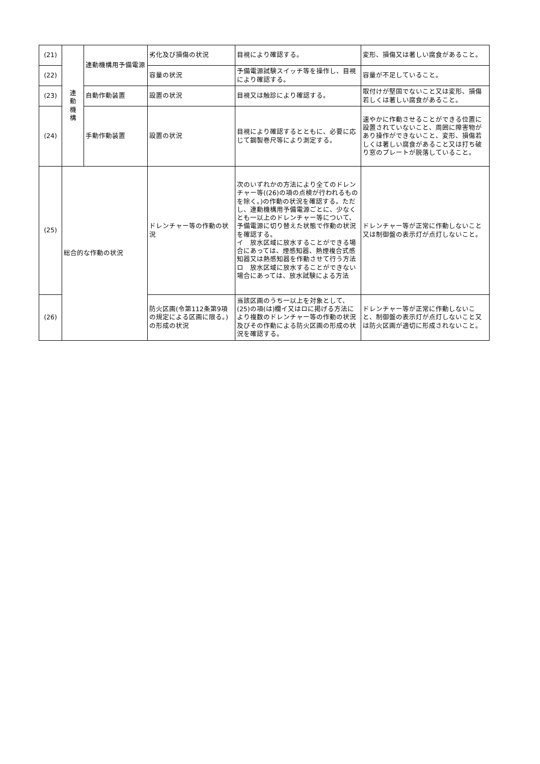| (21) | 連 動 機 構 | 連動機構用予備電源 | 劣化及び損傷の状況 | 目視により確認する。 | 変形、損傷又は著しい腐食があること。 |
| (22) | | | 容量の状況 | 予備電源試験スイッチ等を操作し、目視により確認する。 | 容量が不足していること。 |
| (23) | | 自動作動装置 | 設置の状況 | 目視又は触診により確認する。 | 取付けが堅固でないこと又は変形、損傷若しくは著しい腐食があること。 |
| (24) | | 手動作動装置 | 設置の状況 | 目視により確認するとともに、必要に応じて鋼製巻尺等により測定する。 | 速やかに作動させることができる位置に設置されていないこと、周囲に障害物があり操作ができないこと、変形、損傷若しくは著しい腐食があること又は打ち破り窓のプレートが脱落していること。 |
| (25) | 総合的な作動の状況 | | ドレンチャー等の作動の状況 | 次のいずれかの方法により全てのドレンチャー等((26)の項の点検が行われるものを除く。)の作動の状況を確認する。ただし、連動機構用予備電源ごとに、少なくとも一以上のドレンチャー等について、予備電源に切り替えた状態で作動の状況を確認する。 イ 放水区域に放水することができる場合にあっては、煙感知器、熱煙複合式感知器又は熱感知器を作動させて行う方法 ロ 放水区域に放水することができない場合にあっては、放水試験による方法 | ドレンチャー等が正常に作動しないこと又は制御盤の表示灯が点灯しないこと。 |
| (26) | | | 防火区画(令第112条第9項の規定による区画に限る。)の形成の状況 | 当該区画のうち一以上を対象として、(25)の項(は)欄イ又はロに掲げる方法により複数のドレンチャー等の作動の状況及びその作動による防火区画の形成の状況を確認する。 | ドレンチャー等が正常に作動しないこと、制御盤の表示灯が点灯しないこと又は防火区画が適切に形成されないこと。 |